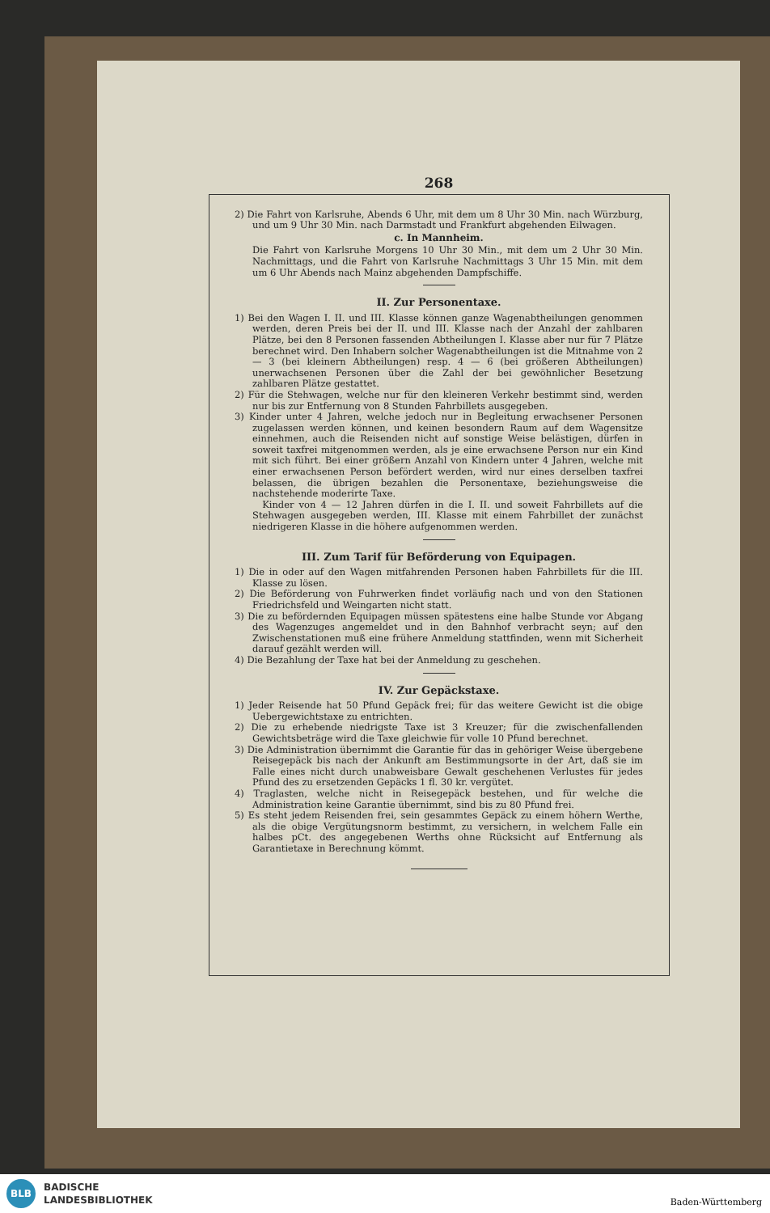268
2) Die Fahrt von Karlsruhe, Abends 6 Uhr, mit dem um 8 Uhr 30 Min. nach Würzburg, und um 9 Uhr 30 Min. nach Darmstadt und Frankfurt abgehenden Eilwagen.
c. In Mannheim.
Die Fahrt von Karlsruhe Morgens 10 Uhr 30 Min., mit dem um 2 Uhr 30 Min. Nachmittags, und die Fahrt von Karlsruhe Nachmittags 3 Uhr 15 Min. mit dem um 6 Uhr Abends nach Mainz abgehenden Dampfschiffe.
II. Zur Personentaxe.
1) Bei den Wagen I. II. und III. Klasse können ganze Wagenabtheilungen genommen werden, deren Preis bei der II. und III. Klasse nach der Anzahl der zahlbaren Plätze, bei den 8 Personen fassenden Abtheilungen I. Klasse aber nur für 7 Plätze berechnet wird. Den Inhabern solcher Wagenabtheilungen ist die Mitnahme von 2 — 3 (bei kleinern Abtheilungen) resp. 4 — 6 (bei größeren Abtheilungen) unerwachsenen Personen über die Zahl der bei gewöhnlicher Besetzung zahlbaren Plätze gestattet.
2) Für die Stehwagen, welche nur für den kleineren Verkehr bestimmt sind, werden nur bis zur Entfernung von 8 Stunden Fahrbillets ausgegeben.
3) Kinder unter 4 Jahren, welche jedoch nur in Begleitung erwachsener Personen zugelassen werden können, und keinen besondern Raum auf dem Wagensitze einnehmen, auch die Reisenden nicht auf sonstige Weise belästigen, dürfen in soweit taxfrei mitgenommen werden, als je eine erwachsene Person nur ein Kind mit sich führt. Bei einer größern Anzahl von Kindern unter 4 Jahren, welche mit einer erwachsenen Person befördert werden, wird nur eines derselben taxfrei belassen, die übrigen bezahlen die Personentaxe, beziehungsweise die nachstehende moderirte Taxe.
Kinder von 4 — 12 Jahren dürfen in die I. II. und soweit Fahrbillets auf die Stehwagen ausgegeben werden, III. Klasse mit einem Fahrbillet der zunächst niedrigeren Klasse in die höhere aufgenommen werden.
III. Zum Tarif für Beförderung von Equipagen.
1) Die in oder auf den Wagen mitfahrenden Personen haben Fahrbillets für die III. Klasse zu lösen.
2) Die Beförderung von Fuhrwerken findet vorläufig nach und von den Stationen Friedrichsfeld und Weingarten nicht statt.
3) Die zu befördernden Equipagen müssen spätestens eine halbe Stunde vor Abgang des Wagenzuges angemeldet und in den Bahnhof verbracht seyn; auf den Zwischenstationen muß eine frühere Anmeldung stattfinden, wenn mit Sicherheit darauf gezählt werden will.
4) Die Bezahlung der Taxe hat bei der Anmeldung zu geschehen.
IV. Zur Gepäckstaxe.
1) Jeder Reisende hat 50 Pfund Gepäck frei; für das weitere Gewicht ist die obige Uebergewichtstaxe zu entrichten.
2) Die zu erhebende niedrigste Taxe ist 3 Kreuzer; für die zwischenfallenden Gewichtsbeträge wird die Taxe gleichwie für volle 10 Pfund berechnet.
3) Die Administration übernimmt die Garantie für das in gehöriger Weise übergebene Reisegepäck bis nach der Ankunft am Bestimmungsorte in der Art, daß sie im Falle eines nicht durch unabweisbare Gewalt geschehenen Verlustes für jedes Pfund des zu ersetzenden Gepäcks 1 fl. 30 kr. vergütet.
4) Traglasten, welche nicht in Reisegepäck bestehen, und für welche die Administration keine Garantie übernimmt, sind bis zu 80 Pfund frei.
5) Es steht jedem Reisenden frei, sein gesammtes Gepäck zu einem höhern Werthe, als die obige Vergütungsnorm bestimmt, zu versichern, in welchem Falle ein halbes pCt. des angegebenen Werths ohne Rücksicht auf Entfernung als Garantietaxe in Berechnung kömmt.
BLB
BADISCHE
LANDESBIBLIOTHEK
Baden-Württemberg